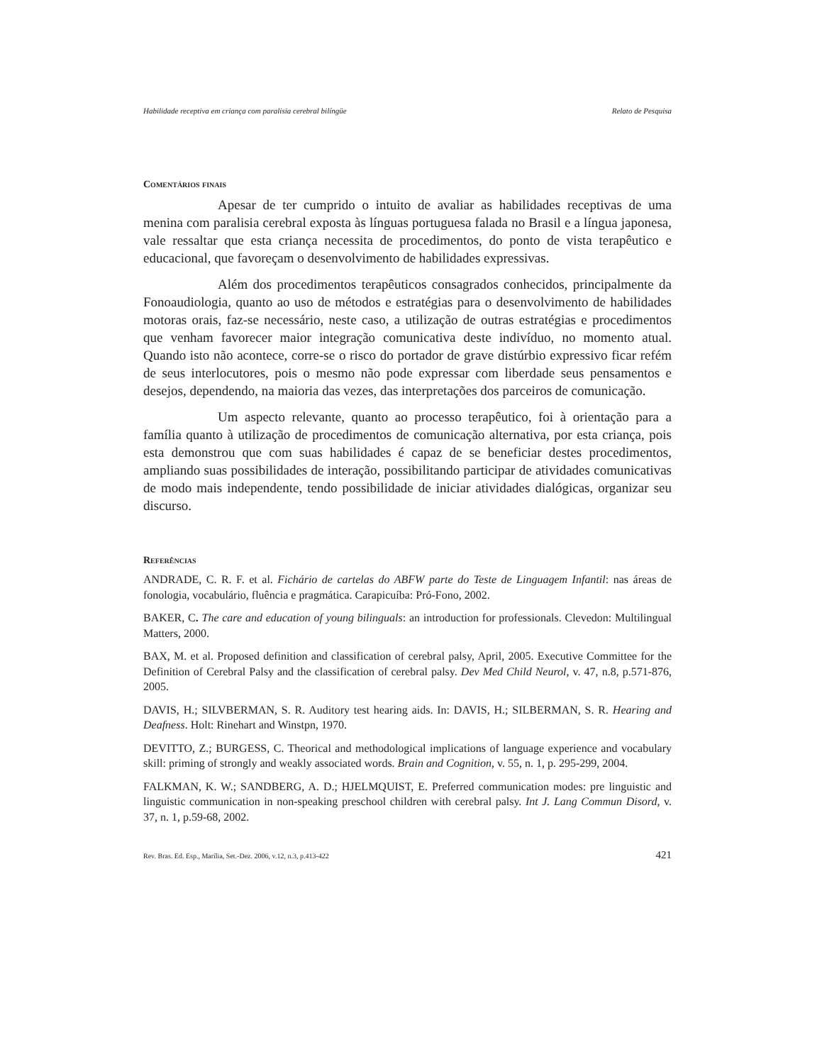Habilidade receptiva em criança com paralisia cerebral bilíngüe Relato de Pesquisa
Comentários finais
Apesar de ter cumprido o intuito de avaliar as habilidades receptivas de uma menina com paralisia cerebral exposta às línguas portuguesa falada no Brasil e a língua japonesa, vale ressaltar que esta criança necessita de procedimentos, do ponto de vista terapêutico e educacional, que favoreçam o desenvolvimento de habilidades expressivas.
Além dos procedimentos terapêuticos consagrados conhecidos, principalmente da Fonoaudiologia, quanto ao uso de métodos e estratégias para o desenvolvimento de habilidades motoras orais, faz-se necessário, neste caso, a utilização de outras estratégias e procedimentos que venham favorecer maior integração comunicativa deste indivíduo, no momento atual. Quando isto não acontece, corre-se o risco do portador de grave distúrbio expressivo ficar refém de seus interlocutores, pois o mesmo não pode expressar com liberdade seus pensamentos e desejos, dependendo, na maioria das vezes, das interpretações dos parceiros de comunicação.
Um aspecto relevante, quanto ao processo terapêutico, foi à orientação para a família quanto à utilização de procedimentos de comunicação alternativa, por esta criança, pois esta demonstrou que com suas habilidades é capaz de se beneficiar destes procedimentos, ampliando suas possibilidades de interação, possibilitando participar de atividades comunicativas de modo mais independente, tendo possibilidade de iniciar atividades dialógicas, organizar seu discurso.
Referências
ANDRADE, C. R. F. et al. Fichário de cartelas do ABFW parte do Teste de Linguagem Infantil: nas áreas de fonologia, vocabulário, fluência e pragmática. Carapicuíba: Pró-Fono, 2002.
BAKER, C. The care and education of young bilinguals: an introduction for professionals. Clevedon: Multilingual Matters, 2000.
BAX, M. et al. Proposed definition and classification of cerebral palsy, April, 2005. Executive Committee for the Definition of Cerebral Palsy and the classification of cerebral palsy. Dev Med Child Neurol, v. 47, n.8, p.571-876, 2005.
DAVIS, H.; SILVBERMAN, S. R. Auditory test hearing aids. In: DAVIS, H.; SILBERMAN, S. R. Hearing and Deafness. Holt: Rinehart and Winstpn, 1970.
DEVITTO, Z.; BURGESS, C. Theorical and methodological implications of language experience and vocabulary skill: priming of strongly and weakly associated words. Brain and Cognition, v. 55, n. 1, p. 295-299, 2004.
FALKMAN, K. W.; SANDBERG, A. D.; HJELMQUIST, E. Preferred communication modes: pre linguistic and linguistic communication in non-speaking preschool children with cerebral palsy. Int J. Lang Commun Disord, v. 37, n. 1, p.59-68, 2002.
Rev. Bras. Ed. Esp., Marília, Set.-Dez. 2006, v.12, n.3, p.413-422 421